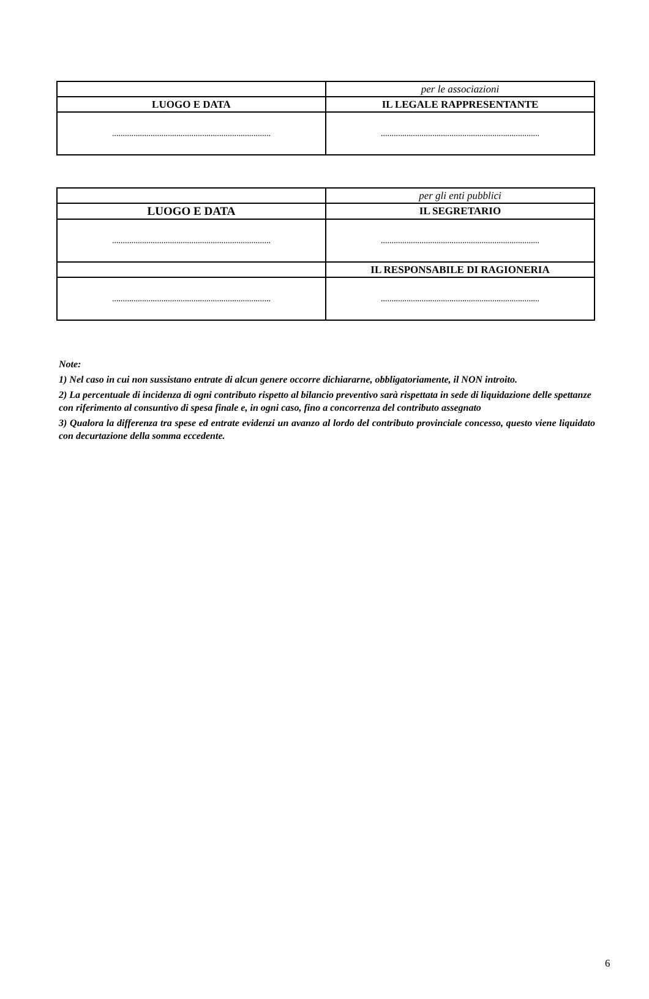| | per le associazioni |
| LUOGO E DATA | IL LEGALE RAPPRESENTANTE |
| .......................................................................... | .......................................................................... |
| | per gli enti pubblici |
| LUOGO E DATA | IL SEGRETARIO |
| .......................................................................... | .......................................................................... |
| | IL RESPONSABILE DI RAGIONERIA |
| .......................................................................... | .......................................................................... |
Note:
1) Nel caso in cui non sussistano entrate di alcun genere occorre dichiararne, obbligatoriamente, il NON introito.
2) La percentuale di incidenza di ogni contributo rispetto al bilancio preventivo sarà rispettata in sede di liquidazione delle spettanze con riferimento al consuntivo di spesa finale e, in ogni caso, fino a concorrenza del contributo assegnato
3) Qualora la differenza tra spese ed entrate evidenzi un avanzo al lordo del contributo provinciale concesso, questo viene liquidato con decurtazione della somma eccedente.
6